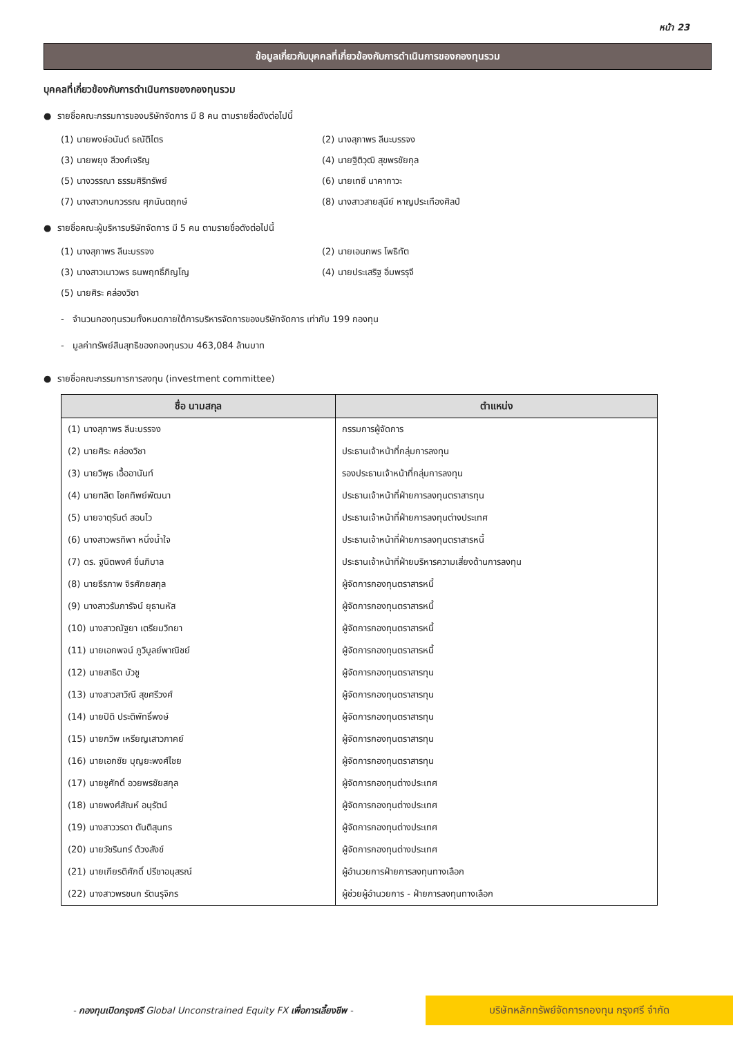หน้า 23
ข้อมูลเกี่ยวกับบุคคลที่เกี่ยวข้องกับการดำเนินการของกองทุนรวม
บุคคลที่เกี่ยวข้องกับการดำเนินการของกองทุนรวม
● รายชื่อคณะกรรมการของบริษัทจัดการ มี 8 คน ตามรายชื่อดังต่อไปนี้
(1) นายพงษ์อนันต์ ธณัติไตร
(2) นางสุภาพร ลีนะบรรจง
(3) นายพยุง ลีวงศ์เจริญ
(4) นายฐิติวุฒิ สุขพรชัยกุล
(5) นางวรรณา ธรรมศิริทรัพย์
(6) นายเทซึ นาคากาวะ
(7) นางสาวกนกวรรณ ศุภนันตฤกษ์
(8) นางสาวสายสุนีย์ หาญประเทืองศิลป์
● รายชื่อคณะผู้บริหารบริษัทจัดการ มี 5 คน ตามรายชื่อดังต่อไปนี้
(1) นางสุภาพร ลีนะบรรจง
(2) นายเอนกพร โพธิทัต
(3) นางสาวเนาวพร ธนพฤทธิ์ภิญโญ
(4) นายประเสริฐ อิ่มพรรุจี
(5) นายศิระ คล่องวิชา
- จำนวนกองทุนรวมทั้งหมดภายใต้การบริหารจัดการของบริษัทจัดการ เท่ากับ 199 กองทุน
- มูลค่าทรัพย์สินสุทธิของกองทุนรวม 463,084 ล้านบาท
● รายชื่อคณะกรรมการการลงทุน (investment committee)
| ชื่อ นามสกุล | ตำแหน่ง |
| --- | --- |
| (1) นางสุภาพร ลีนะบรรจง | กรรมการผู้จัดการ |
| (2) นายศิระ คล่องวิชา | ประธานเจ้าหน้าที่กลุ่มการลงทุน |
| (3) นายวิพุธ เอื้ออานันท์ | รองประธานเจ้าหน้าที่กลุ่มการลงทุน |
| (4) นายฑลิต โชคทิพย์พัฒนา | ประธานเจ้าหน้าที่ฝ่ายการลงทุนตราสารทุน |
| (5) นายจาตุรันต์ สอนไว | ประธานเจ้าหน้าที่ฝ่ายการลงทุนต่างประเทศ |
| (6) นางสาวพรทิพา หนึ่งน้ำใจ | ประธานเจ้าหน้าที่ฝ่ายการลงทุนตราสารหนี้ |
| (7) ดร. ฐนิตพงศ์ ชื่นภิบาล | ประธานเจ้าหน้าที่ฝ่ายบริหารความเสี่ยงด้านการลงทุน |
| (8) นายธีรภาพ จิรศักยสกุล | ผู้จัดการกองทุนตราสารหนี้ |
| (9) นางสาวรัมภารัจน์ ยุธานหัส | ผู้จัดการกองทุนตราสารหนี้ |
| (10) นางสาวณัฐยา เตรียมวิทยา | ผู้จัดการกองทุนตราสารหนี้ |
| (11) นายเอกพจน์ ภูวิบูลย์พาณิชย์ | ผู้จัดการกองทุนตราสารหนี้ |
| (12) นายสาธิต บัวชู | ผู้จัดการกองทุนตราสารทุน |
| (13) นางสาวสาวิณี สุขศรีวงศ์ | ผู้จัดการกองทุนตราสารทุน |
| (14) นายปิติ ประติพัทธิ์พงษ์ | ผู้จัดการกองทุนตราสารทุน |
| (15) นายกวิพ เหรียญเสาวภาคย์ | ผู้จัดการกองทุนตราสารทุน |
| (16) นายเอกชัย บุญยะพงศ์ไชย | ผู้จัดการกองทุนตราสารทุน |
| (17) นายชูศักดิ์ อวยพรชัยสกุล | ผู้จัดการกองทุนต่างประเทศ |
| (18) นายพงศ์สัณห์ อนุรัตน์ | ผู้จัดการกองทุนต่างประเทศ |
| (19) นางสาววรดา ตันติสุนทร | ผู้จัดการกองทุนต่างประเทศ |
| (20) นายวัชรินทร์ ด้วงสังข์ | ผู้จัดการกองทุนต่างประเทศ |
| (21) นายเกียรติศักดิ์ ปรีชาอนุสรณ์ | ผู้อำนวยการฝ่ายการลงทุนทางเลือก |
| (22) นางสาวพรชนก รัตนรุจิกร | ผู้ช่วยผู้อำนวยการ - ฝ่ายการลงทุนทางเลือก |
- กองทุนเปิดกรุงศรี Global Unconstrained Equity FX เพื่อการเลี้ยงชีพ -
บริษัทหลักทรัพย์จัดการกองทุน กรุงศรี จำกัด